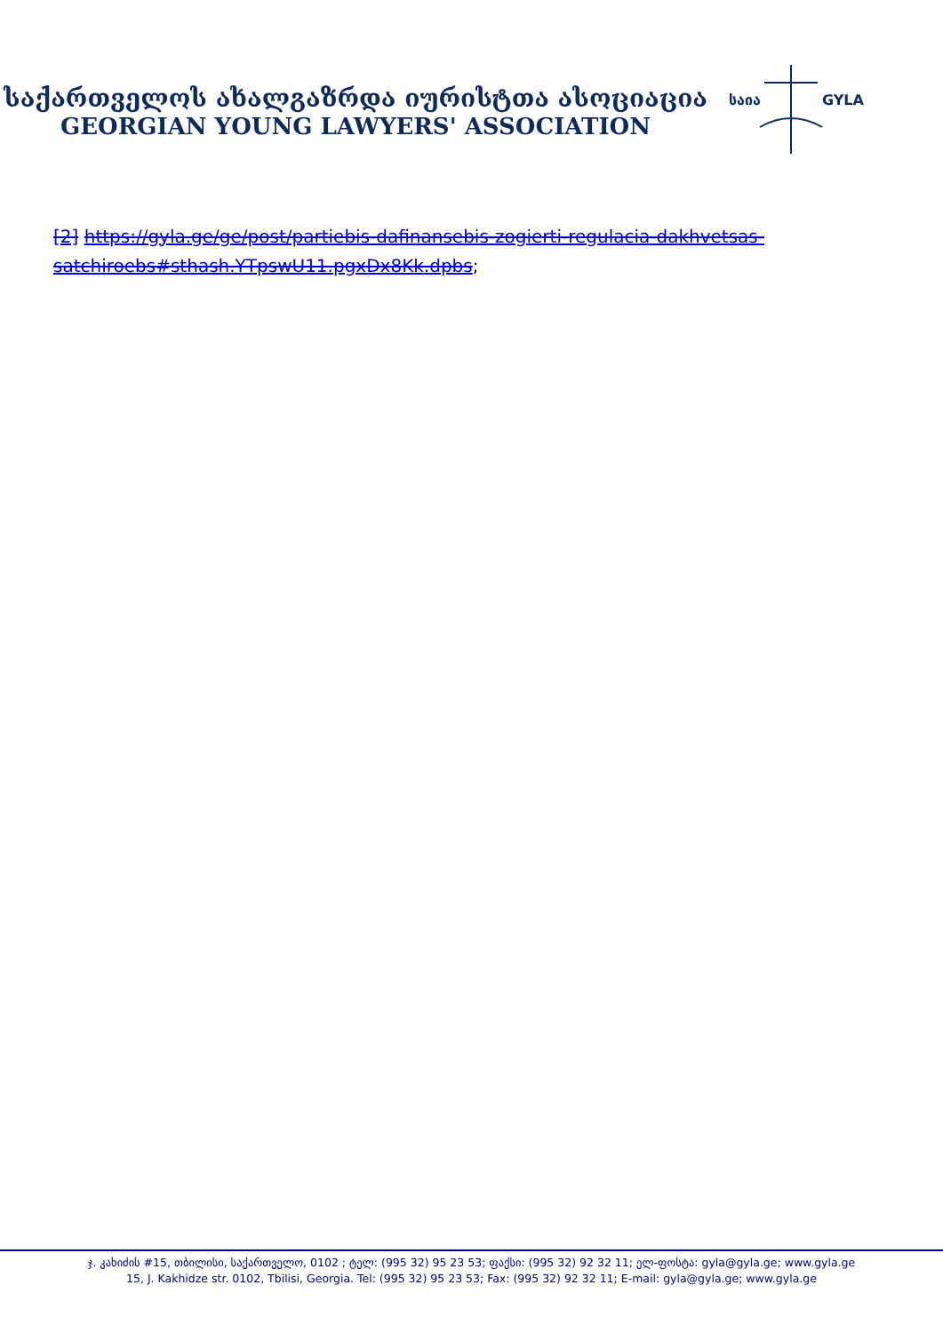საქართველოს ახალგაზრდა იურისტთა ასოციაცია
GEORGIAN YOUNG LAWYERS' ASSOCIATION
საია
GYLA
[2] https://gyla.ge/ge/post/partiebis-dafinansebis-zogierti-regulacia-dakhvetsas-satchiroebs#sthash.YTpswU11.pgxDx8Kk.dpbs;
ჯ. კახიძის #15, თბილისი, საქართველო, 0102 ; ტელ: (995 32) 95 23 53; ფაქსი: (995 32) 92 32 11; ელ-ფოსტა: gyla@gyla.ge; www.gyla.ge
15, J. Kakhidze str. 0102, Tbilisi, Georgia. Tel: (995 32) 95 23 53; Fax: (995 32) 92 32 11; E-mail: gyla@gyla.ge; www.gyla.ge